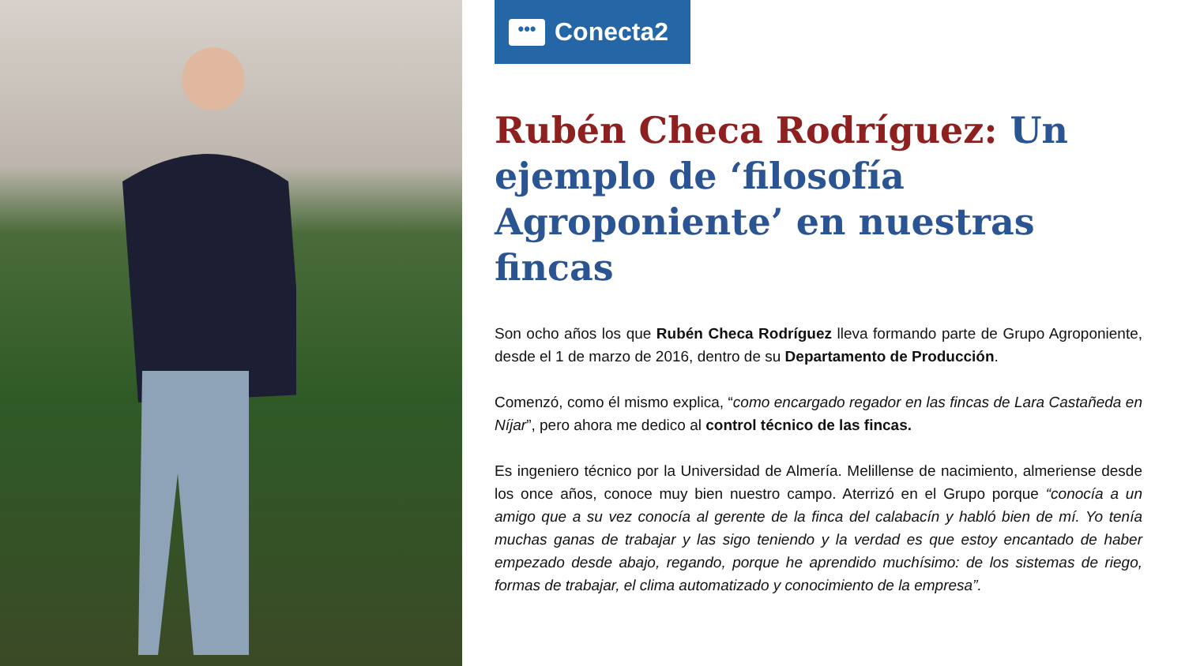••• Conecta2
Rubén Checa Rodríguez: Un ejemplo de ‘filosofía Agroponiente’ en nuestras fincas
Son ocho años los que Rubén Checa Rodríguez lleva formando parte de Grupo Agroponiente, desde el 1 de marzo de 2016, dentro de su Departamento de Producción.
Comenzó, como él mismo explica, “como encargado regador en las fincas de Lara Castañeda en Níjar”, pero ahora me dedico al control técnico de las fincas.
Es ingeniero técnico por la Universidad de Almería. Melillense de nacimiento, almeriense desde los once años, conoce muy bien nuestro campo. Aterrizó en el Grupo porque “conocía a un amigo que a su vez conocía al gerente de la finca del calabacín y habló bien de mí. Yo tenía muchas ganas de trabajar y las sigo teniendo y la verdad es que estoy encantado de haber empezado desde abajo, regando, porque he aprendido muchísimo: de los sistemas de riego, formas de trabajar, el clima automatizado y conocimiento de la empresa”.